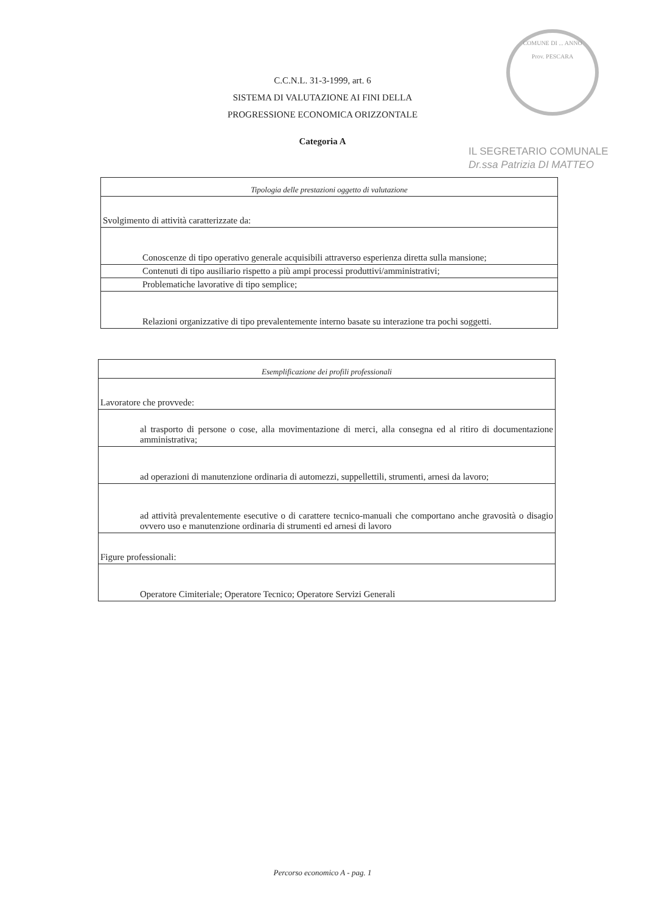COMUNE DI ... ANNO
Prov. PESCARA
IL SEGRETARIO COMUNALE
Dr.ssa Patrizia DI MATTEO
C.C.N.L. 31-3-1999, art. 6
SISTEMA DI VALUTAZIONE AI FINI DELLA
PROGRESSIONE ECONOMICA ORIZZONTALE
Categoria A
| Tipologia delle prestazioni oggetto di valutazione |
| Svolgimento di attività caratterizzate da: |
| Conoscenze di tipo operativo generale acquisibili attraverso esperienza diretta sulla mansione; |
| Contenuti di tipo ausiliario rispetto a più ampi processi produttivi/amministrativi; |
| Problematiche lavorative di tipo semplice; |
| Relazioni organizzative di tipo prevalentemente interno basate su interazione tra pochi soggetti. |
| Esemplificazione dei profili professionali |
| Lavoratore che provvede: |
| al trasporto di persone o cose, alla movimentazione di merci, alla consegna ed al ritiro di documentazione amministrativa; |
| ad operazioni di manutenzione ordinaria di automezzi, suppellettili, strumenti, arnesi da lavoro; |
| ad attività prevalentemente esecutive o di carattere tecnico-manuali che comportano anche gravosità o disagio ovvero uso e manutenzione ordinaria di strumenti ed arnesi di lavoro |
| Figure professionali: |
| Operatore Cimiteriale; Operatore Tecnico; Operatore Servizi Generali |
Percorso economico A - pag. 1